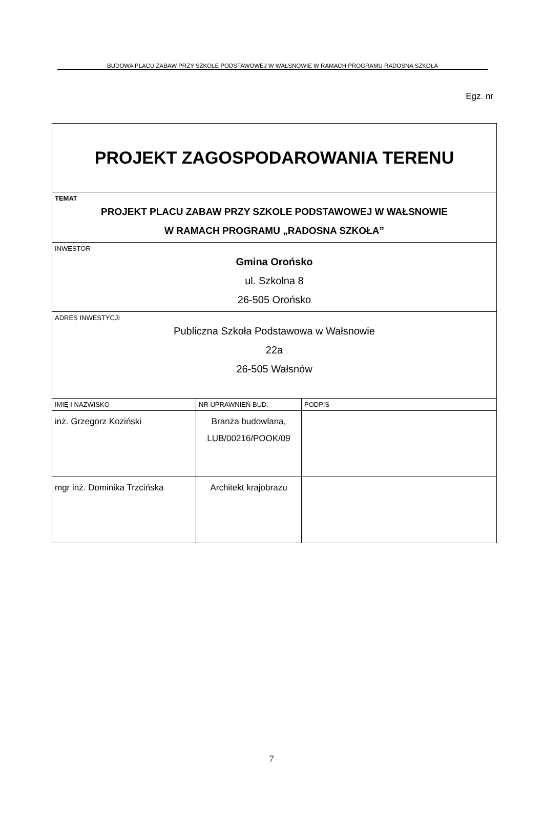BUDOWA PLACU ZABAW PRZY SZKOLE PODSTAWOWEJ W WAŁSNOWIE W RAMACH PROGRAMU RADOSNA SZKOŁA
Egz. nr
| PROJEKT ZAGOSPODAROWANIA TERENU | | |
| TEMAT PROJEKT PLACU ZABAW PRZY SZKOLE PODSTAWOWEJ W WAŁSNOWIE W RAMACH PROGRAMU „RADOSNA SZKOŁA” | | |
| INWESTOR Gmina Orońsko ul. Szkolna 8 26-505 Orońsko | | |
| ADRES INWESTYCJI Publiczna Szkoła Podstawowa w Wałsnowie 22a 26-505 Wałsnów | | |
| IMIĘ I NAZWISKO | NR UPRAWNIEŃ BUD. | PODPIS |
| inż. Grzegorz Koziński | Branża budowlana, LUB/00216/POOK/09 | |
| mgr inż. Dominika Trzcińska | Architekt krajobrazu | |
7